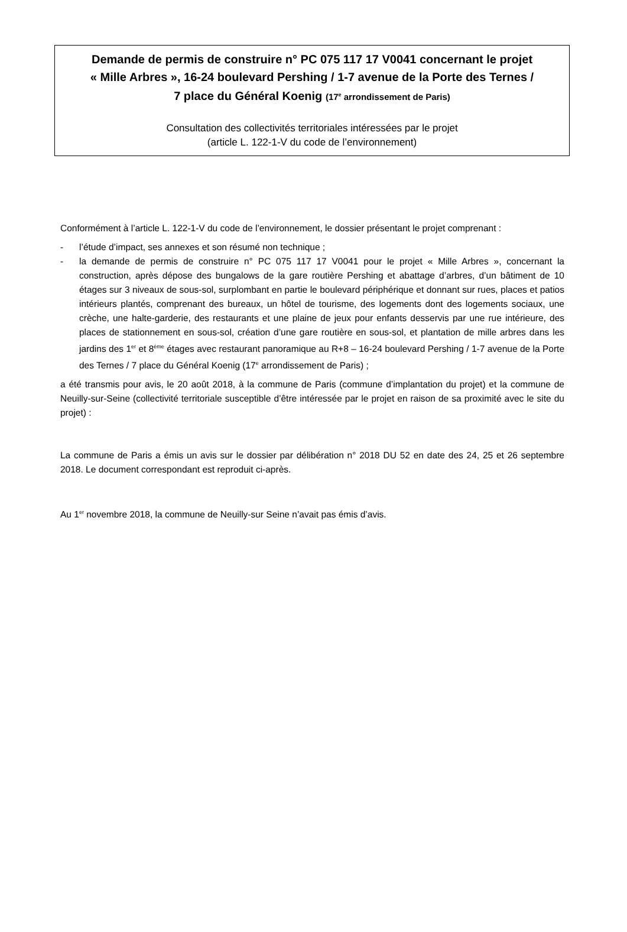Demande de permis de construire n° PC 075 117 17 V0041 concernant le projet
« Mille Arbres », 16-24 boulevard Pershing / 1-7 avenue de la Porte des Ternes /
7 place du Général Koenig (17<sup>e</sup> arrondissement de Paris)
Consultation des collectivités territoriales intéressées par le projet
(article L. 122-1-V du code de l’environnement)
Conformément à l’article L. 122-1-V du code de l’environnement, le dossier présentant le projet comprenant :
- l’étude d’impact, ses annexes et son résumé non technique ;
- la demande de permis de construire n° PC 075 117 17 V0041 pour le projet « Mille Arbres », concernant la construction, après dépose des bungalows de la gare routière Pershing et abattage d’arbres, d’un bâtiment de 10 étages sur 3 niveaux de sous-sol, surplombant en partie le boulevard périphérique et donnant sur rues, places et patios intérieurs plantés, comprenant des bureaux, un hôtel de tourisme, des logements dont des logements sociaux, une crèche, une halte-garderie, des restaurants et une plaine de jeux pour enfants desservis par une rue intérieure, des places de stationnement en sous-sol, création d’une gare routière en sous-sol, et plantation de mille arbres dans les jardins des 1<sup>er</sup> et 8<sup>ème</sup> étages avec restaurant panoramique au R+8 – 16-24 boulevard Pershing / 1-7 avenue de la Porte des Ternes / 7 place du Général Koenig (17<sup>e</sup> arrondissement de Paris) ;
a été transmis pour avis, le 20 août 2018, à la commune de Paris (commune d’implantation du projet) et la commune de Neuilly-sur-Seine (collectivité territoriale susceptible d’être intéressée par le projet en raison de sa proximité avec le site du projet) :
La commune de Paris a émis un avis sur le dossier par délibération n° 2018 DU 52 en date des 24, 25 et 26 septembre 2018. Le document correspondant est reproduit ci-après.
Au 1<sup>er</sup> novembre 2018, la commune de Neuilly-sur Seine n’avait pas émis d’avis.